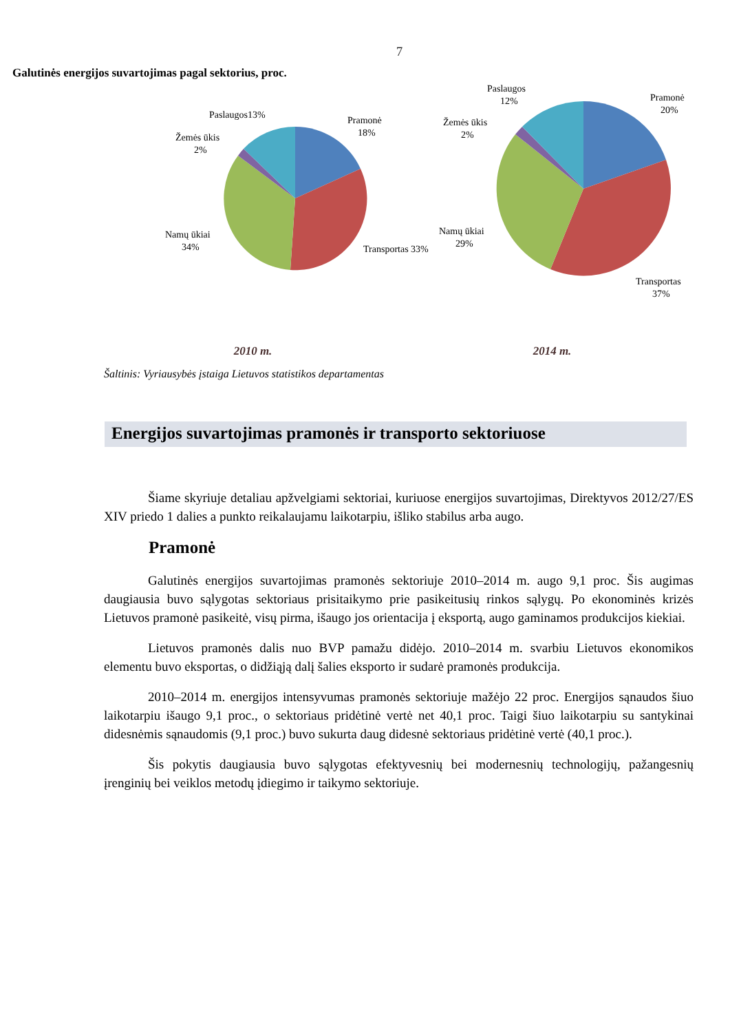7
Galutinės energijos suvartojimas pagal sektorius, proc.
Pramonė
18%
Transportas 33%
Namų ūkiai
34%
Žemės ūkis
2%
Paslaugos13%
Pramonė
20%
Transportas
37%
Namų ūkiai
29%
Žemės ūkis
2%
Paslaugos
12%
2010 m. 2014 m.
Šaltinis: Vyriausybės įstaiga Lietuvos statistikos departamentas
Energijos suvartojimas pramonės ir transporto sektoriuose
Šiame skyriuje detaliau apžvelgiami sektoriai, kuriuose energijos suvartojimas, Direktyvos 2012/27/ES XIV priedo 1 dalies a punkto reikalaujamu laikotarpiu, išliko stabilus arba augo.
Pramonė
Galutinės energijos suvartojimas pramonės sektoriuje 2010–2014 m. augo 9,1 proc. Šis augimas daugiausia buvo sąlygotas sektoriaus prisitaikymo prie pasikeitusių rinkos sąlygų. Po ekonominės krizės Lietuvos pramonė pasikeitė, visų pirma, išaugo jos orientacija į eksportą, augo gaminamos produkcijos kiekiai.
Lietuvos pramonės dalis nuo BVP pamažu didėjo. 2010–2014 m. svarbiu Lietuvos ekonomikos elementu buvo eksportas, o didžiąją dalį šalies eksporto ir sudarė pramonės produkcija.
2010–2014 m. energijos intensyvumas pramonės sektoriuje mažėjo 22 proc. Energijos sąnaudos šiuo laikotarpiu išaugo 9,1 proc., o sektoriaus pridėtinė vertė net 40,1 proc. Taigi šiuo laikotarpiu su santykinai didesnėmis sąnaudomis (9,1 proc.) buvo sukurta daug didesnė sektoriaus pridėtinė vertė (40,1 proc.).
Šis pokytis daugiausia buvo sąlygotas efektyvesnių bei modernesnių technologijų, pažangesnių įrenginių bei veiklos metodų įdiegimo ir taikymo sektoriuje.